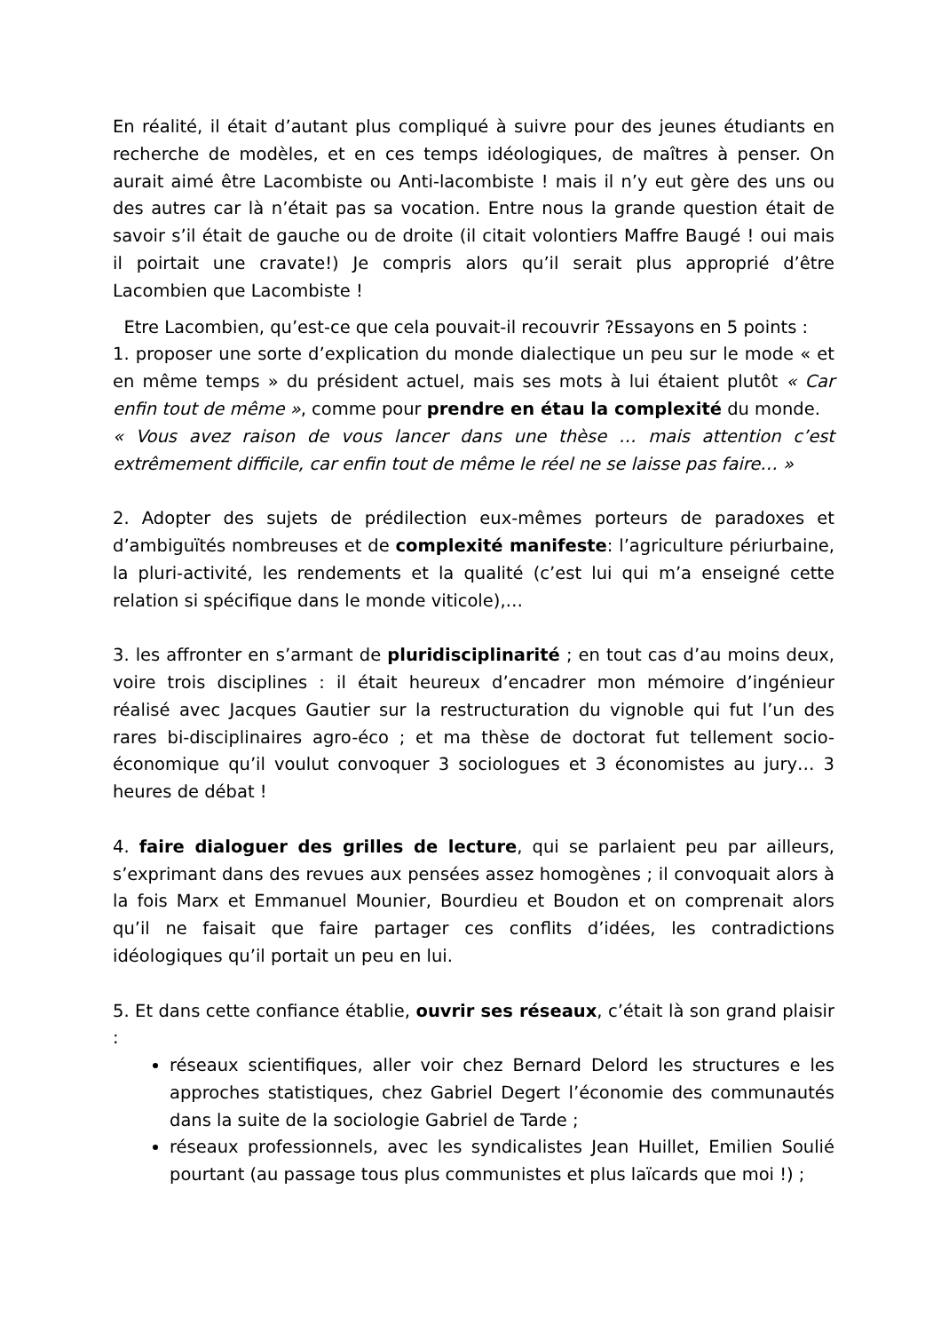En réalité, il était d’autant plus compliqué à suivre pour des jeunes étudiants en recherche de modèles, et en ces temps idéologiques, de maîtres à penser. On aurait aimé être Lacombiste ou Anti-lacombiste ! mais il n’y eut gère des uns ou des autres car là n’était pas sa vocation. Entre nous la grande question était de savoir s’il était de gauche ou de droite (il citait volontiers Maffre Baugé ! oui mais il poirtait une cravate!) Je compris alors qu’il serait plus approprié d’être Lacombien que Lacombiste !
Etre Lacombien, qu’est-ce que cela pouvait-il recouvrir ?Essayons en 5 points :
1. proposer une sorte d’explication du monde dialectique un peu sur le mode « et en même temps » du président actuel, mais ses mots à lui étaient plutôt « Car enfin tout de même », comme pour prendre en étau la complexité du monde.
« Vous avez raison de vous lancer dans une thèse … mais attention c’est extrêmement difficile, car enfin tout de même le réel ne se laisse pas faire… »
2. Adopter des sujets de prédilection eux-mêmes porteurs de paradoxes et d’ambiguïtés nombreuses et de complexité manifeste: l’agriculture périurbaine, la pluri-activité, les rendements et la qualité (c’est lui qui m’a enseigné cette relation si spécifique dans le monde viticole),…
3. les affronter en s’armant de pluridisciplinarité ; en tout cas d’au moins deux, voire trois disciplines : il était heureux d’encadrer mon mémoire d’ingénieur réalisé avec Jacques Gautier sur la restructuration du vignoble qui fut l’un des rares bi-disciplinaires agro-éco ; et ma thèse de doctorat fut tellement socio-économique qu’il voulut convoquer 3 sociologues et 3 économistes au jury… 3 heures de débat !
4. faire dialoguer des grilles de lecture, qui se parlaient peu par ailleurs, s’exprimant dans des revues aux pensées assez homogènes ; il convoquait alors à la fois Marx et Emmanuel Mounier, Bourdieu et Boudon et on comprenait alors qu’il ne faisait que faire partager ces conflits d’idées, les contradictions idéologiques qu’il portait un peu en lui.
5. Et dans cette confiance établie, ouvrir ses réseaux, c’était là son grand plaisir :
réseaux scientifiques, aller voir chez Bernard Delord les structures e les approches statistiques, chez Gabriel Degert l’économie des communautés dans la suite de la sociologie Gabriel de Tarde ;
réseaux professionnels, avec les syndicalistes Jean Huillet, Emilien Soulié pourtant (au passage tous plus communistes et plus laïcards que moi !) ;